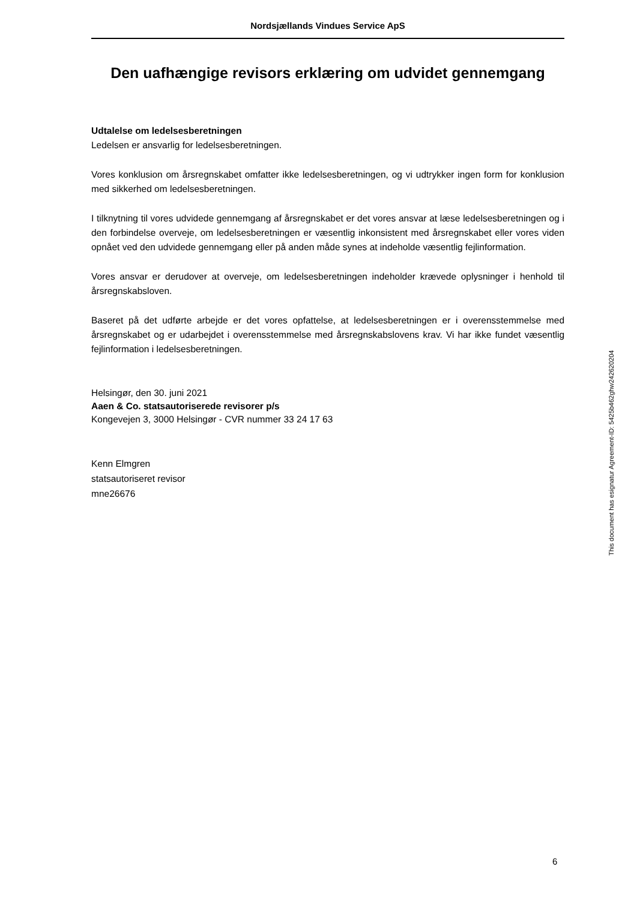Nordsjællands Vindues Service ApS
Den uafhængige revisors erklæring om udvidet gennemgang
Udtalelse om ledelsesberetningen
Ledelsen er ansvarlig for ledelsesberetningen.
Vores konklusion om årsregnskabet omfatter ikke ledelsesberetningen, og vi udtrykker ingen form for konklusion med sikkerhed om ledelsesberetningen.
I tilknytning til vores udvidede gennemgang af årsregnskabet er det vores ansvar at læse ledelsesberetningen og i den forbindelse overveje, om ledelsesberetningen er væsentlig inkonsistent med årsregnskabet eller vores viden opnået ved den udvidede gennemgang eller på anden måde synes at indeholde væsentlig fejlinformation.
Vores ansvar er derudover at overveje, om ledelsesberetningen indeholder krævede oplysninger i henhold til årsregnskabsloven.
Baseret på det udførte arbejde er det vores opfattelse, at ledelsesberetningen er i overensstemmelse med årsregnskabet og er udarbejdet i overensstemmelse med årsregnskabslovens krav. Vi har ikke fundet væsentlig fejlinformation i ledelsesberetningen.
Helsingør, den 30. juni 2021
Aaen & Co. statsautoriserede revisorer p/s
Kongevejen 3, 3000 Helsingør - CVR nummer 33 24 17 63
Kenn Elmgren
statsautoriseret revisor
mne26676
This document has esignatur Agreement-ID: 5425b462ghw242620204
6